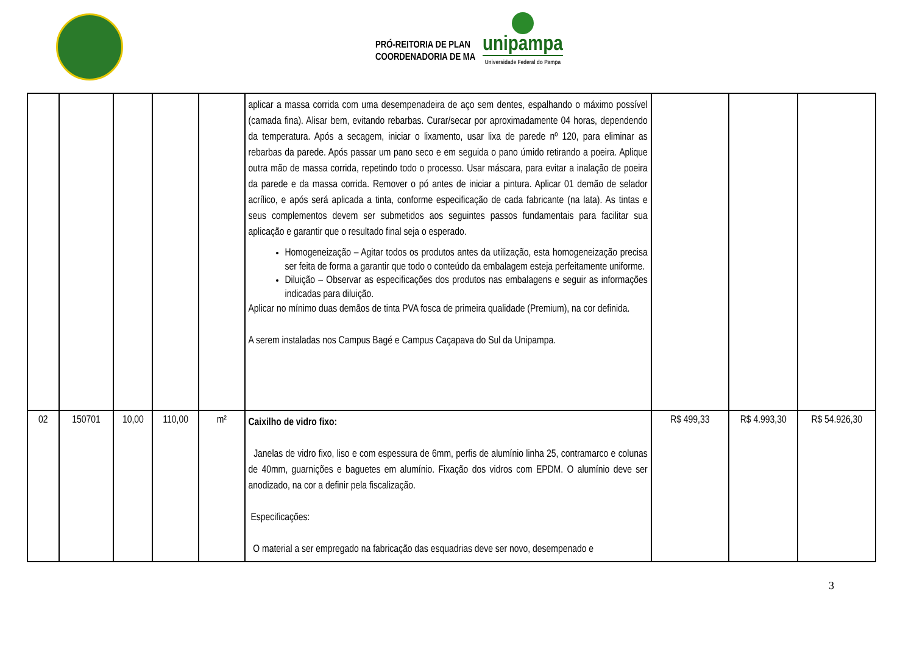PRÓ-REITORIA DE PLAN
COORDENADORIA DE MA
unipampa
Universidade Federal do Pampa
| | | | | | aplicar a massa corrida com uma desempenadeira de aço sem dentes, espalhando o máximo possível (camada fina). Alisar bem, evitando rebarbas. Curar/secar por aproximadamente 04 horas, dependendo da temperatura. Após a secagem, iniciar o lixamento, usar lixa de parede nº 120, para eliminar as rebarbas da parede. Após passar um pano seco e em seguida o pano úmido retirando a poeira. Aplique outra mão de massa corrida, repetindo todo o processo. Usar máscara, para evitar a inalação de poeira da parede e da massa corrida. Remover o pó antes de iniciar a pintura. Aplicar 01 demão de selador acrílico, e após será aplicada a tinta, conforme especificação de cada fabricante (na lata). As tintas e seus complementos devem ser submetidos aos seguintes passos fundamentais para facilitar sua aplicação e garantir que o resultado final seja o esperado. Homogeneização – Agitar todos os produtos antes da utilização, esta homogeneização precisa ser feita de forma a garantir que todo o conteúdo da embalagem esteja perfeitamente uniforme. Diluição – Observar as especificações dos produtos nas embalagens e seguir as informações indicadas para diluição. Aplicar no mínimo duas demãos de tinta PVA fosca de primeira qualidade (Premium), na cor definida. A serem instaladas nos Campus Bagé e Campus Caçapava do Sul da Unipampa. | | | |
| 02 | 150701 | 10,00 | 110,00 | m² | Caixilho de vidro fixo: Janelas de vidro fixo, liso e com espessura de 6mm, perfis de alumínio linha 25, contramarco e colunas de 40mm, guarnições e baguetes em alumínio. Fixação dos vidros com EPDM. O alumínio deve ser anodizado, na cor a definir pela fiscalização. Especificações: O material a ser empregado na fabricação das esquadrias deve ser novo, desempenado e | R$ 499,33 | R$ 4.993,30 | R$ 54.926,30 |
3